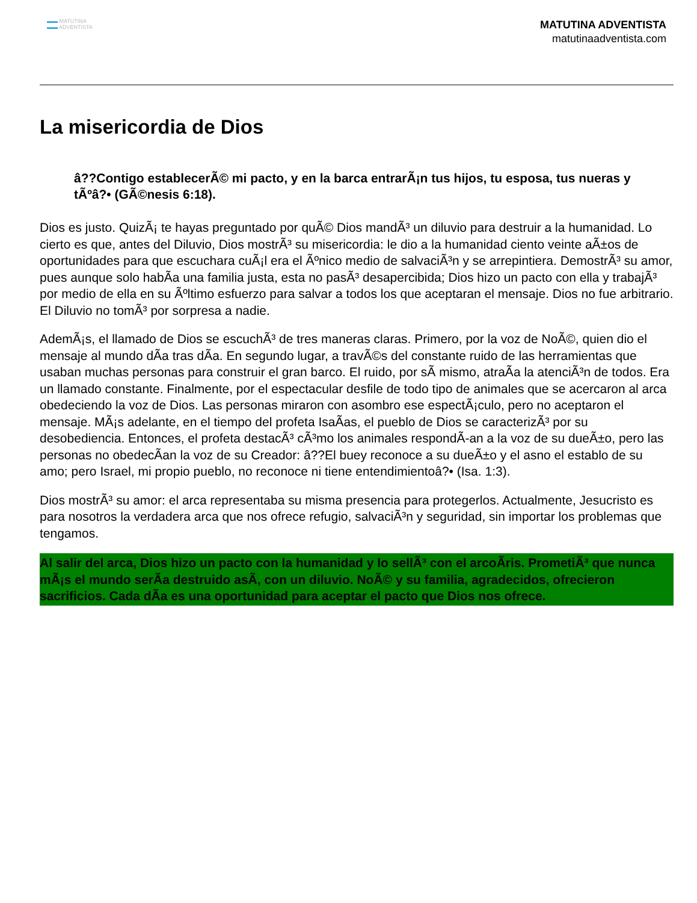▬▬ MATUTINA
▬▬ ADVENTISTA
MATUTINA ADVENTISTA
matutinaadventista.com
La misericordia de Dios
â??Contigo establecerÃ© mi pacto, y en la barca entrarÃ¡n tus hijos, tu esposa, tus nueras y tÃºâ?• (GÃ©nesis 6:18).
Dios es justo. QuizÃ¡ te hayas preguntado por quÃ© Dios mandÃ³ un diluvio para destruir a la humanidad. Lo cierto es que, antes del Diluvio, Dios mostrÃ³ su misericordia: le dio a la humanidad ciento veinte aÃ±os de oportunidades para que escuchara cuÃ¡l era el Ãºnico medio de salvaciÃ³n y se arrepintiera. DemostrÃ³ su amor, pues aunque solo habÃa una familia justa, esta no pasÃ³ desapercibida; Dios hizo un pacto con ella y trabajÃ³ por medio de ella en su Ãºltimo esfuerzo para salvar a todos los que aceptaran el mensaje. Dios no fue arbitrario. El Diluvio no tomÃ³ por sorpresa a nadie.
AdemÃ¡s, el llamado de Dios se escuchÃ³ de tres maneras claras. Primero, por la voz de NoÃ©, quien dio el mensaje al mundo dÃa tras dÃa. En segundo lugar, a travÃ©s del constante ruido de las herramientas que usaban muchas personas para construir el gran barco. El ruido, por sÃ mismo, atraÃa la atenciÃ³n de todos. Era un llamado constante. Finalmente, por el espectacular desfile de todo tipo de animales que se acercaron al arca obedeciendo la voz de Dios. Las personas miraron con asombro ese espectÃ¡culo, pero no aceptaron el mensaje. MÃ¡s adelante, en el tiempo del profeta IsaÃas, el pueblo de Dios se caracterizÃ³ por su desobediencia. Entonces, el profeta destacÃ³ cÃ³mo los animales respondÃ-an a la voz de su dueÃ±o, pero las personas no obedecÃan la voz de su Creador: â??El buey reconoce a su dueÃ±o y el asno el establo de su amo; pero Israel, mi propio pueblo, no reconoce ni tiene entendimientoâ?• (Isa. 1:3).
Dios mostrÃ³ su amor: el arca representaba su misma presencia para protegerlos. Actualmente, Jesucristo es para nosotros la verdadera arca que nos ofrece refugio, salvaciÃ³n y seguridad, sin importar los problemas que tengamos.
Al salir del arca, Dios hizo un pacto con la humanidad y lo sellÃ³ con el arcoÃris. PrometiÃ³ que nunca mÃ¡s el mundo serÃa destruido asÃ, con un diluvio. NoÃ© y su familia, agradecidos, ofrecieron sacrificios. Cada dÃa es una oportunidad para aceptar el pacto que Dios nos ofrece.